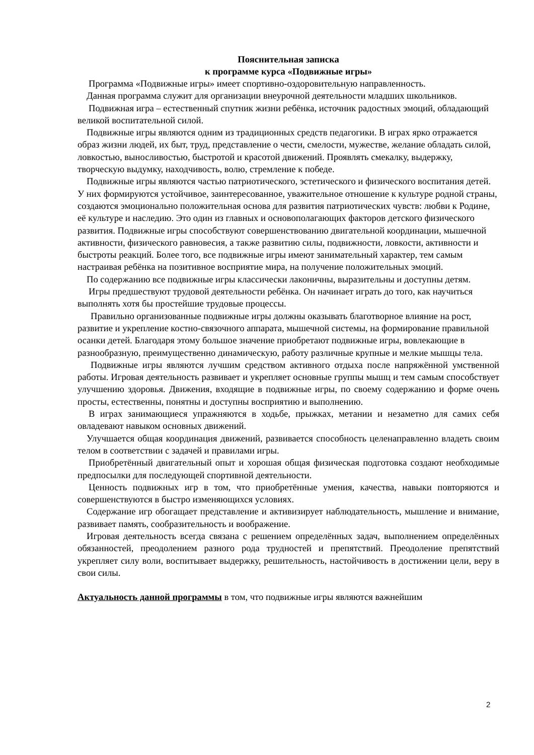Пояснительная записка
к программе курса «Подвижные игры»
Программа «Подвижные игры» имеет спортивно-оздоровительную направленность.
Данная программа служит для организации внеурочной деятельности младших школьников.
Подвижная игра – естественный спутник жизни ребёнка, источник радостных эмоций, обладающий великой воспитательной силой.
Подвижные игры являются одним из традиционных средств педагогики. В играх ярко отражается образ жизни людей, их быт, труд, представление о чести, смелости, мужестве, желание обладать силой, ловкостью, выносливостью, быстротой и красотой движений. Проявлять смекалку, выдержку, творческую выдумку, находчивость, волю, стремление к победе.
Подвижные игры являются частью патриотического, эстетического и физического воспитания детей. У них формируются устойчивое, заинтересованное, уважительное отношение к культуре родной страны, создаются эмоционально положительная основа для развития патриотических чувств: любви к Родине, её культуре и наследию. Это один из главных и основополагающих факторов детского физического развития. Подвижные игры способствуют совершенствованию двигательной координации, мышечной активности, физического равновесия, а также развитию силы, подвижности, ловкости, активности и быстроты реакций. Более того, все подвижные игры имеют занимательный характер, тем самым настраивая ребёнка на позитивное восприятие мира, на получение положительных эмоций.
По содержанию все подвижные игры классически лаконичны, выразительны и доступны детям.
Игры предшествуют трудовой деятельности ребёнка. Он начинает играть до того, как научиться выполнять хотя бы простейшие трудовые процессы.
Правильно организованные подвижные игры должны оказывать благотворное влияние на рост, развитие и укрепление костно-связочного аппарата, мышечной системы, на формирование правильной осанки детей. Благодаря этому большое значение приобретают подвижные игры, вовлекающие в разнообразную, преимущественно динамическую, работу различные крупные и мелкие мышцы тела.
Подвижные игры являются лучшим средством активного отдыха после напряжённой умственной работы. Игровая деятельность развивает и укрепляет основные группы мышц и тем самым способствует улучшению здоровья. Движения, входящие в подвижные игры, по своему содержанию и форме очень просты, естественны, понятны и доступны восприятию и выполнению.
В играх занимающиеся упражняются в ходьбе, прыжках, метании и незаметно для самих себя овладевают навыком основных движений.
Улучшается общая координация движений, развивается способность целенаправленно владеть своим телом в соответствии с задачей и правилами игры.
Приобретённый двигательный опыт и хорошая общая физическая подготовка создают необходимые предпосылки для последующей спортивной деятельности.
Ценность подвижных игр в том, что приобретённые умения, качества, навыки повторяются и совершенствуются в быстро изменяющихся условиях.
Содержание игр обогащает представление и активизирует наблюдательность, мышление и внимание, развивает память, сообразительность и воображение.
Игровая деятельность всегда связана с решением определённых задач, выполнением определённых обязанностей, преодолением разного рода трудностей и препятствий. Преодоление препятствий укрепляет силу воли, воспитывает выдержку, решительность, настойчивость в достижении цели, веру в свои силы.
Актуальность данной программы в том, что подвижные игры являются важнейшим
2